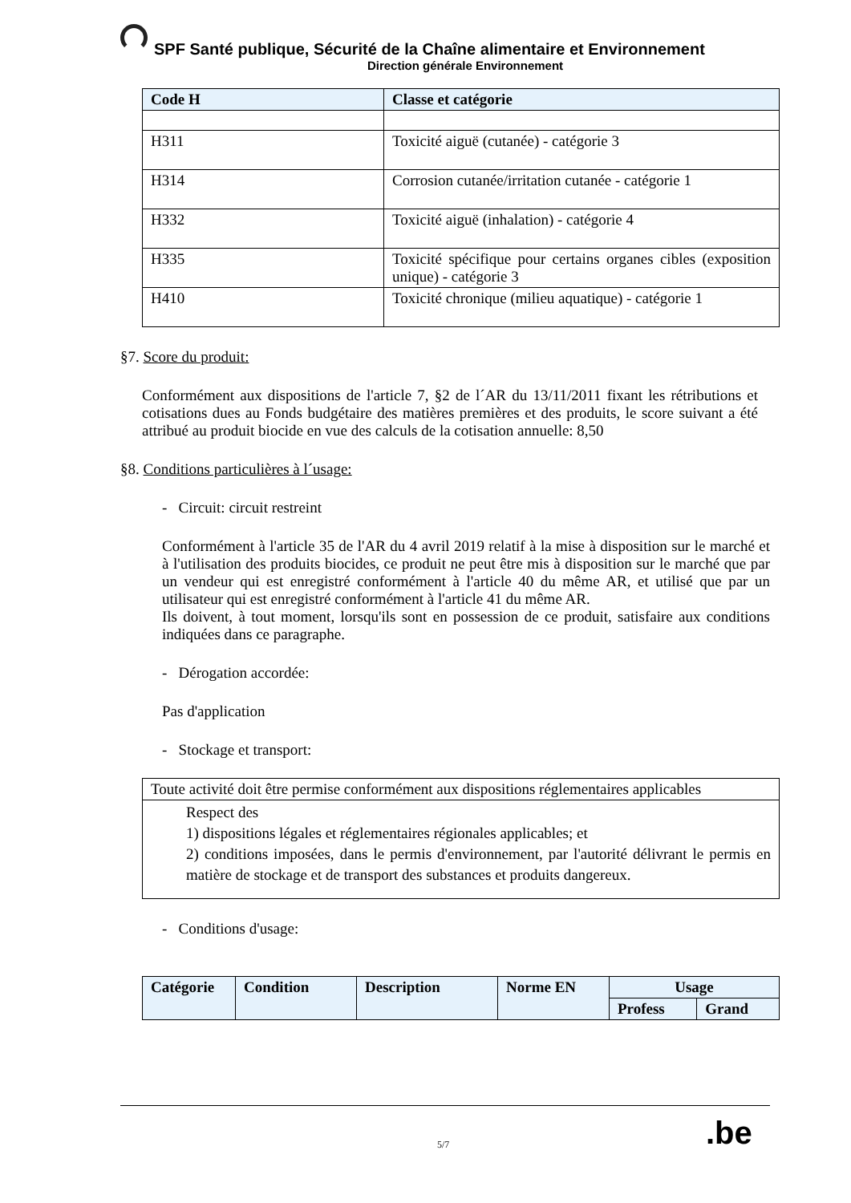SPF Santé publique, Sécurité de la Chaîne alimentaire et Environnement
Direction générale Environnement
| Code H | Classe et catégorie |
| --- | --- |
| H311 | Toxicité aiguë (cutanée) - catégorie 3 |
| H314 | Corrosion cutanée/irritation cutanée - catégorie 1 |
| H332 | Toxicité aiguë (inhalation) - catégorie 4 |
| H335 | Toxicité spécifique pour certains organes cibles (exposition unique) - catégorie 3 |
| H410 | Toxicité chronique (milieu aquatique) - catégorie 1 |
§7. Score du produit:
Conformément aux dispositions de l'article 7, §2 de l´AR du 13/11/2011 fixant les rétributions et cotisations dues au Fonds budgétaire des matières premières et des produits, le score suivant a été attribué au produit biocide en vue des calculs de la cotisation annuelle: 8,50
§8. Conditions particulières à l´usage:
- Circuit: circuit restreint
Conformément à l'article 35 de l'AR du 4 avril 2019 relatif à la mise à disposition sur le marché et à l'utilisation des produits biocides, ce produit ne peut être mis à disposition sur le marché que par un vendeur qui est enregistré conformément à l'article 40 du même AR, et utilisé que par un utilisateur qui est enregistré conformément à l'article 41 du même AR.
Ils doivent, à tout moment, lorsqu'ils sont en possession de ce produit, satisfaire aux conditions indiquées dans ce paragraphe.
- Dérogation accordée:
Pas d'application
- Stockage et transport:
| Toute activité doit être permise conformément aux dispositions réglementaires applicables |
| Respect des 1) dispositions légales et réglementaires régionales applicables; et 2) conditions imposées, dans le permis d'environnement, par l'autorité délivrant le permis en matière de stockage et de transport des substances et produits dangereux. |
- Conditions d'usage:
| Catégorie | Condition | Description | Norme EN | Usage | |
| --- | --- | --- | --- | --- | --- |
| | | | | Profess | Grand |
.be
5/7